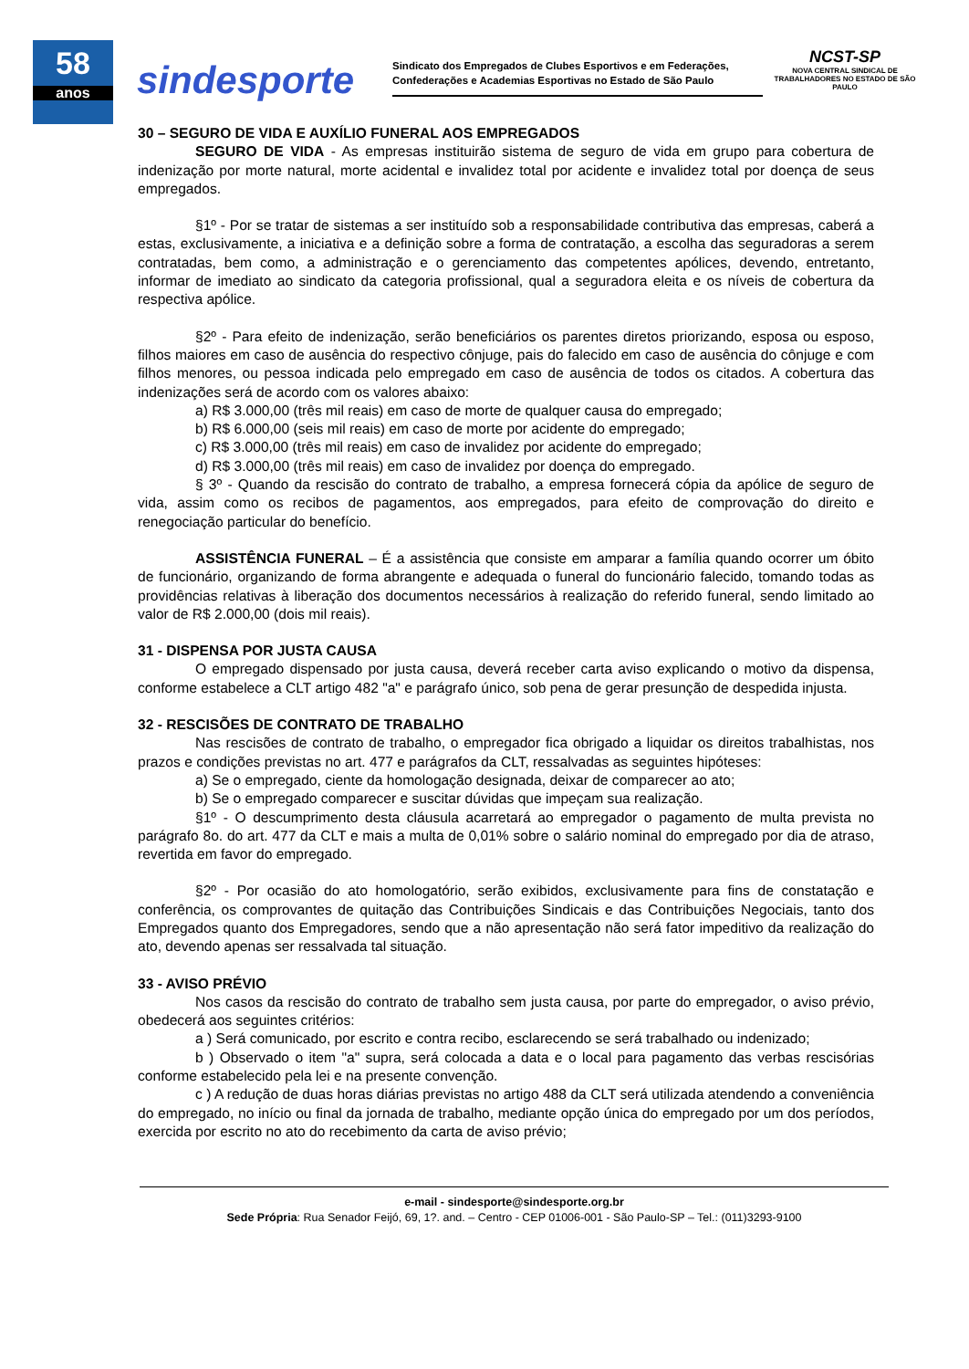58
anos
sindesporte
Sindicato dos Empregados de Clubes Esportivos e em Federações, Confederações e Academias Esportivas no Estado de São Paulo
NCST-SP
NOVA CENTRAL SINDICAL DE TRABALHADORES NO ESTADO DE SÃO PAULO
30 – SEGURO DE VIDA E AUXÍLIO FUNERAL AOS EMPREGADOS
SEGURO DE VIDA - As empresas instituirão sistema de seguro de vida em grupo para cobertura de indenização por morte natural, morte acidental e invalidez total por acidente e invalidez total por doença de seus empregados.
§1º - Por se tratar de sistemas a ser instituído sob a responsabilidade contributiva das empresas, caberá a estas, exclusivamente, a iniciativa e a definição sobre a forma de contratação, a escolha das seguradoras a serem contratadas, bem como, a administração e o gerenciamento das competentes apólices, devendo, entretanto, informar de imediato ao sindicato da categoria profissional, qual a seguradora eleita e os níveis de cobertura da respectiva apólice.
§2º - Para efeito de indenização, serão beneficiários os parentes diretos priorizando, esposa ou esposo, filhos maiores em caso de ausência do respectivo cônjuge, pais do falecido em caso de ausência do cônjuge e com filhos menores, ou pessoa indicada pelo empregado em caso de ausência de todos os citados. A cobertura das indenizações será de acordo com os valores abaixo:
a) R$ 3.000,00 (três mil reais) em caso de morte de qualquer causa do empregado;
b) R$ 6.000,00 (seis mil reais) em caso de morte por acidente do empregado;
c) R$ 3.000,00 (três mil reais) em caso de invalidez por acidente do empregado;
d) R$ 3.000,00 (três mil reais) em caso de invalidez por doença do empregado.
§ 3º - Quando da rescisão do contrato de trabalho, a empresa fornecerá cópia da apólice de seguro de vida, assim como os recibos de pagamentos, aos empregados, para efeito de comprovação do direito e renegociação particular do benefício.
ASSISTÊNCIA FUNERAL – É a assistência que consiste em amparar a família quando ocorrer um óbito de funcionário, organizando de forma abrangente e adequada o funeral do funcionário falecido, tomando todas as providências relativas à liberação dos documentos necessários à realização do referido funeral, sendo limitado ao valor de R$ 2.000,00 (dois mil reais).
31 - DISPENSA POR JUSTA CAUSA
O empregado dispensado por justa causa, deverá receber carta aviso explicando o motivo da dispensa, conforme estabelece a CLT artigo 482 "a" e parágrafo único, sob pena de gerar presunção de despedida injusta.
32 - RESCISÕES DE CONTRATO DE TRABALHO
Nas rescisões de contrato de trabalho, o empregador fica obrigado a liquidar os direitos trabalhistas, nos prazos e condições previstas no art. 477 e parágrafos da CLT, ressalvadas as seguintes hipóteses:
a) Se o empregado, ciente da homologação designada, deixar de comparecer ao ato;
b) Se o empregado comparecer e suscitar dúvidas que impeçam sua realização.
§1º - O descumprimento desta cláusula acarretará ao empregador o pagamento de multa prevista no parágrafo 8o. do art. 477 da CLT e mais a multa de 0,01% sobre o salário nominal do empregado por dia de atraso, revertida em favor do empregado.
§2º - Por ocasião do ato homologatório, serão exibidos, exclusivamente para fins de constatação e conferência, os comprovantes de quitação das Contribuições Sindicais e das Contribuições Negociais, tanto dos Empregados quanto dos Empregadores, sendo que a não apresentação não será fator impeditivo da realização do ato, devendo apenas ser ressalvada tal situação.
33 - AVISO PRÉVIO
Nos casos da rescisão do contrato de trabalho sem justa causa, por parte do empregador, o aviso prévio, obedecerá aos seguintes critérios:
a ) Será comunicado, por escrito e contra recibo, esclarecendo se será trabalhado ou indenizado;
b ) Observado o item "a" supra, será colocada a data e o local para pagamento das verbas rescisórias conforme estabelecido pela lei e na presente convenção.
c ) A redução de duas horas diárias previstas no artigo 488 da CLT será utilizada atendendo a conveniência do empregado, no início ou final da jornada de trabalho, mediante opção única do empregado por um dos períodos, exercida por escrito no ato do recebimento da carta de aviso prévio;
e-mail - sindesporte@sindesporte.org.br
Sede Própria: Rua Senador Feijó, 69, 1?. and. – Centro - CEP 01006-001 - São Paulo-SP – Tel.: (011)3293-9100